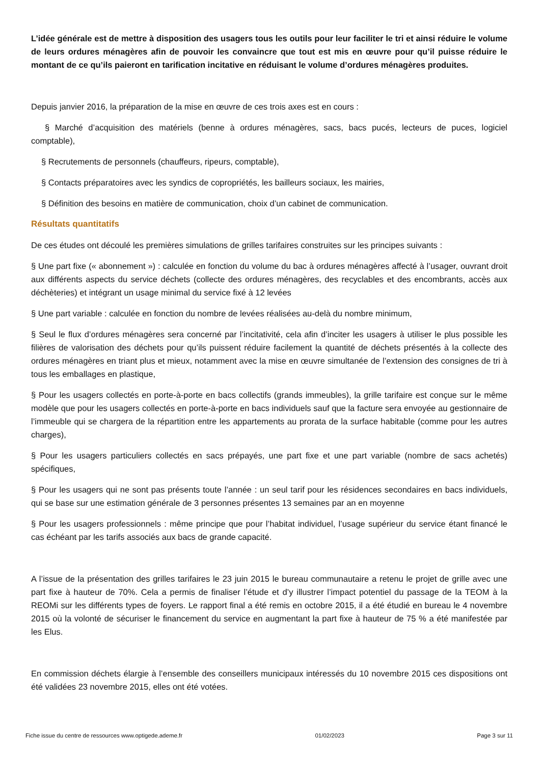L’idée générale est de mettre à disposition des usagers tous les outils pour leur faciliter le tri et ainsi réduire le volume de leurs ordures ménagères afin de pouvoir les convaincre que tout est mis en œuvre pour qu’il puisse réduire le montant de ce qu’ils paieront en tarification incitative en réduisant le volume d’ordures ménagères produites.
Depuis janvier 2016, la préparation de la mise en œuvre de ces trois axes est en cours :
§ Marché d’acquisition des matériels (benne à ordures ménagères, sacs, bacs pucés, lecteurs de puces, logiciel comptable),
§ Recrutements de personnels (chauffeurs, ripeurs, comptable),
§ Contacts préparatoires avec les syndics de copropriétés, les bailleurs sociaux, les mairies,
§ Définition des besoins en matière de communication, choix d’un cabinet de communication.
Résultats quantitatifs
De ces études ont découlé les premières simulations de grilles tarifaires construites sur les principes suivants :
§ Une part fixe (« abonnement ») : calculée en fonction du volume du bac à ordures ménagères affecté à l’usager, ouvrant droit aux différents aspects du service déchets (collecte des ordures ménagères, des recyclables et des encombrants, accès aux déchèteries) et intégrant un usage minimal du service fixé à 12 levées
§ Une part variable : calculée en fonction du nombre de levées réalisées au-delà du nombre minimum,
§ Seul le flux d’ordures ménagères sera concerné par l’incitativité, cela afin d’inciter les usagers à utiliser le plus possible les filières de valorisation des déchets pour qu’ils puissent réduire facilement la quantité de déchets présentés à la collecte des ordures ménagères en triant plus et mieux, notamment avec la mise en œuvre simultanée de l’extension des consignes de tri à tous les emballages en plastique,
§ Pour les usagers collectés en porte-à-porte en bacs collectifs (grands immeubles), la grille tarifaire est conçue sur le même modèle que pour les usagers collectés en porte-à-porte en bacs individuels sauf que la facture sera envoyée au gestionnaire de l’immeuble qui se chargera de la répartition entre les appartements au prorata de la surface habitable (comme pour les autres charges),
§ Pour les usagers particuliers collectés en sacs prépayés, une part fixe et une part variable (nombre de sacs achetés) spécifiques,
§ Pour les usagers qui ne sont pas présents toute l’année : un seul tarif pour les résidences secondaires en bacs individuels, qui se base sur une estimation générale de 3 personnes présentes 13 semaines par an en moyenne
§ Pour les usagers professionnels : même principe que pour l’habitat individuel, l’usage supérieur du service étant financé le cas échéant par les tarifs associés aux bacs de grande capacité.
A l’issue de la présentation des grilles tarifaires le 23 juin 2015 le bureau communautaire a retenu le projet de grille avec une part fixe à hauteur de 70%. Cela a permis de finaliser l’étude et d’y illustrer l’impact potentiel du passage de la TEOM à la REOMi sur les différents types de foyers. Le rapport final a été remis en octobre 2015, il a été étudié en bureau le 4 novembre 2015 où la volonté de sécuriser le financement du service en augmentant la part fixe à hauteur de 75 % a été manifestée par les Elus.
En commission déchets élargie à l’ensemble des conseillers municipaux intéressés du 10 novembre 2015 ces dispositions ont été validées 23 novembre 2015, elles ont été votées.
Fiche issue du centre de ressources www.optigede.ademe.fr 01/02/2023 Page 3 sur 11